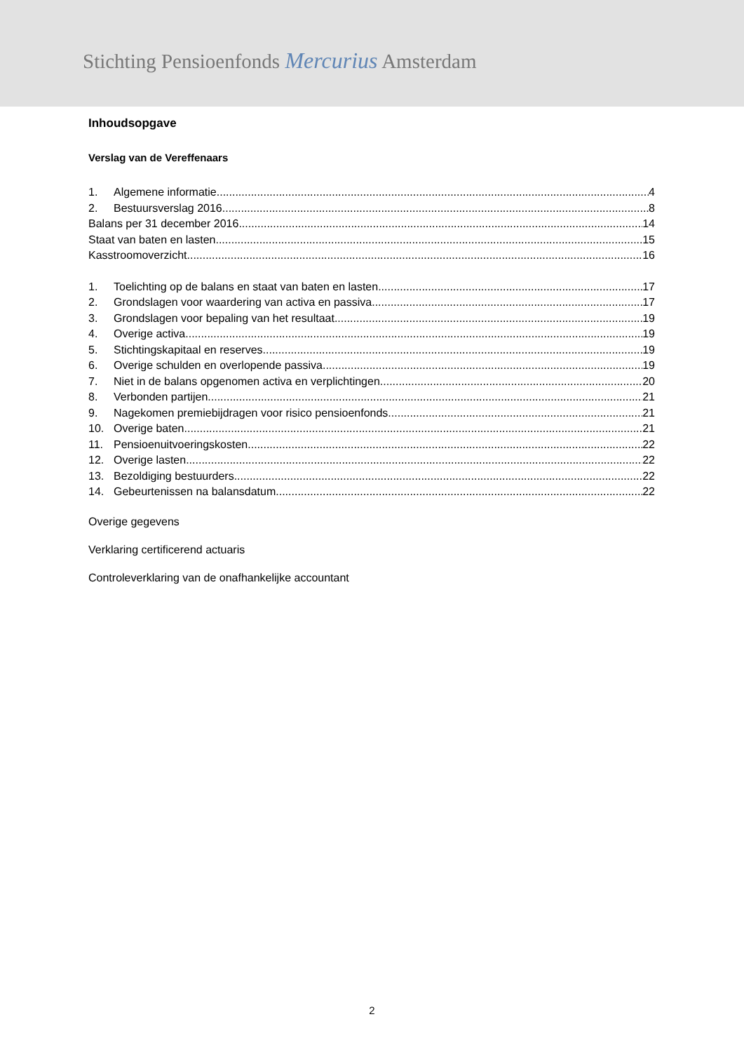Stichting Pensioenfonds Mercurius Amsterdam
Inhoudsopgave
Verslag van de Vereffenaars
1. Algemene informatie 4
2. Bestuursverslag 2016 8
Balans per 31 december 2016 14
Staat van baten en lasten 15
Kasstroomoverzicht 16
1. Toelichting op de balans en staat van baten en lasten 17
2. Grondslagen voor waardering van activa en passiva 17
3. Grondslagen voor bepaling van het resultaat 19
4. Overige activa 19
5. Stichtingskapitaal en reserves 19
6. Overige schulden en overlopende passiva 19
7. Niet in de balans opgenomen activa en verplichtingen 20
8. Verbonden partijen 21
9. Nagekomen premiebijdragen voor risico pensioenfonds 21
10. Overige baten 21
11. Pensioenuitvoeringskosten 22
12. Overige lasten 22
13. Bezoldiging bestuurders 22
14. Gebeurtenissen na balansdatum 22
Overige gegevens
Verklaring certificerend actuaris
Controleverklaring van de onafhankelijke accountant
2